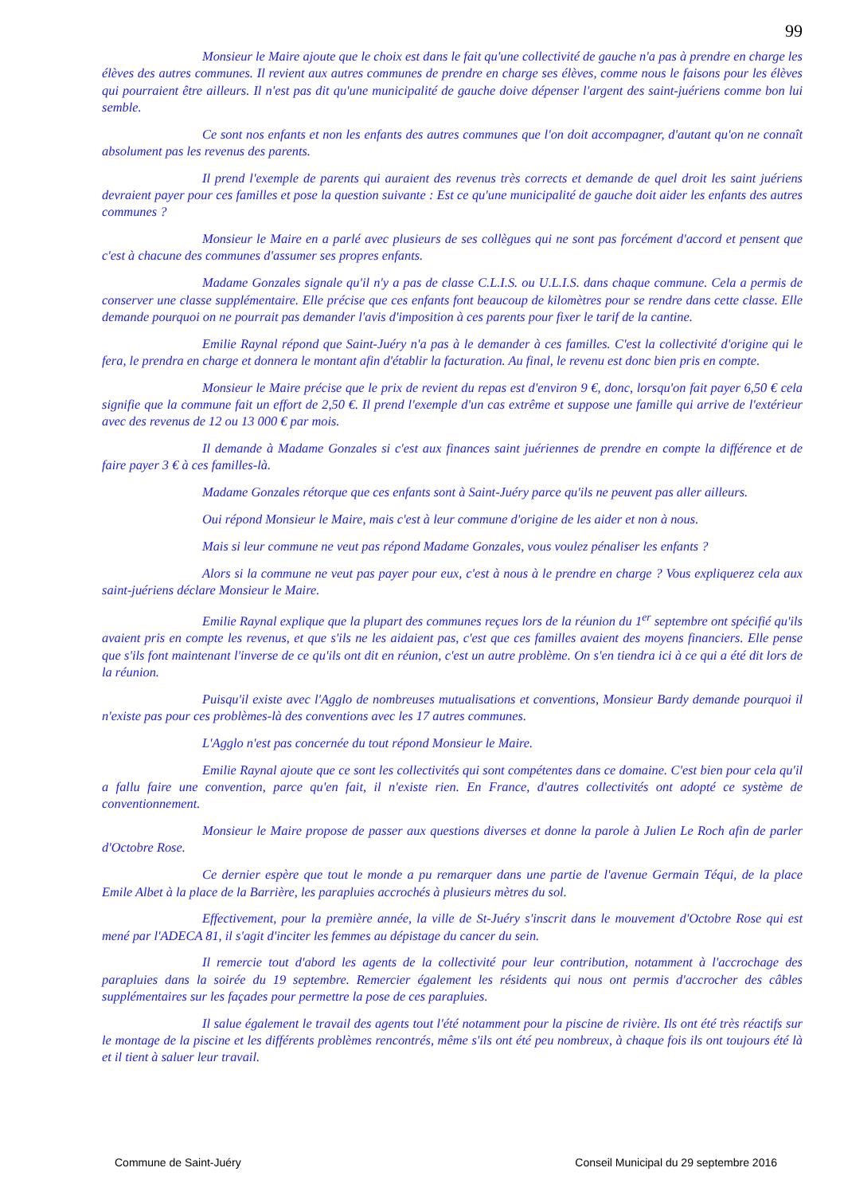99
Monsieur le Maire ajoute que le choix est dans le fait qu'une collectivité de gauche n'a pas à prendre en charge les élèves des autres communes. Il revient aux autres communes de prendre en charge ses élèves, comme nous le faisons pour les élèves qui pourraient être ailleurs. Il n'est pas dit qu'une municipalité de gauche doive dépenser l'argent des saint-juériens comme bon lui semble.
Ce sont nos enfants et non les enfants des autres communes que l'on doit accompagner, d'autant qu'on ne connaît absolument pas les revenus des parents.
Il prend l'exemple de parents qui auraient des revenus très corrects et demande de quel droit les saint juériens devraient payer pour ces familles et pose la question suivante : Est ce qu'une municipalité de gauche doit aider les enfants des autres communes ?
Monsieur le Maire en a parlé avec plusieurs de ses collègues qui ne sont pas forcément d'accord et pensent que c'est à chacune des communes d'assumer ses propres enfants.
Madame Gonzales signale qu'il n'y a pas de classe C.L.I.S. ou U.L.I.S. dans chaque commune. Cela a permis de conserver une classe supplémentaire. Elle précise que ces enfants font beaucoup de kilomètres pour se rendre dans cette classe. Elle demande pourquoi on ne pourrait pas demander l'avis d'imposition à ces parents pour fixer le tarif de la cantine.
Emilie Raynal répond que Saint-Juéry n'a pas à le demander à ces familles. C'est la collectivité d'origine qui le fera, le prendra en charge et donnera le montant afin d'établir la facturation. Au final, le revenu est donc bien pris en compte.
Monsieur le Maire précise que le prix de revient du repas est d'environ 9 €, donc, lorsqu'on fait payer 6,50 € cela signifie que la commune fait un effort de 2,50 €. Il prend l'exemple d'un cas extrême et suppose une famille qui arrive de l'extérieur avec des revenus de 12 ou 13 000 € par mois.
Il demande à Madame Gonzales si c'est aux finances saint juériennes de prendre en compte la différence et de faire payer 3 € à ces familles-là.
Madame Gonzales rétorque que ces enfants sont à Saint-Juéry parce qu'ils ne peuvent pas aller ailleurs.
Oui répond Monsieur le Maire, mais c'est à leur commune d'origine de les aider et non à nous.
Mais si leur commune ne veut pas répond Madame Gonzales, vous voulez pénaliser les enfants ?
Alors si la commune ne veut pas payer pour eux, c'est à nous à le prendre en charge ? Vous expliquerez cela aux saint-juériens déclare Monsieur le Maire.
Emilie Raynal explique que la plupart des communes reçues lors de la réunion du 1<sup>er</sup> septembre ont spécifié qu'ils avaient pris en compte les revenus, et que s'ils ne les aidaient pas, c'est que ces familles avaient des moyens financiers. Elle pense que s'ils font maintenant l'inverse de ce qu'ils ont dit en réunion, c'est un autre problème. On s'en tiendra ici à ce qui a été dit lors de la réunion.
Puisqu'il existe avec l'Agglo de nombreuses mutualisations et conventions, Monsieur Bardy demande pourquoi il n'existe pas pour ces problèmes-là des conventions avec les 17 autres communes.
L'Agglo n'est pas concernée du tout répond Monsieur le Maire.
Emilie Raynal ajoute que ce sont les collectivités qui sont compétentes dans ce domaine. C'est bien pour cela qu'il a fallu faire une convention, parce qu'en fait, il n'existe rien. En France, d'autres collectivités ont adopté ce système de conventionnement.
Monsieur le Maire propose de passer aux questions diverses et donne la parole à Julien Le Roch afin de parler d'Octobre Rose.
Ce dernier espère que tout le monde a pu remarquer dans une partie de l'avenue Germain Téqui, de la place Emile Albet à la place de la Barrière, les parapluies accrochés à plusieurs mètres du sol.
Effectivement, pour la première année, la ville de St-Juéry s'inscrit dans le mouvement d'Octobre Rose qui est mené par l'ADECA 81, il s'agit d'inciter les femmes au dépistage du cancer du sein.
Il remercie tout d'abord les agents de la collectivité pour leur contribution, notamment à l'accrochage des parapluies dans la soirée du 19 septembre. Remercier également les résidents qui nous ont permis d'accrocher des câbles supplémentaires sur les façades pour permettre la pose de ces parapluies.
Il salue également le travail des agents tout l'été notamment pour la piscine de rivière. Ils ont été très réactifs sur le montage de la piscine et les différents problèmes rencontrés, même s'ils ont été peu nombreux, à chaque fois ils ont toujours été là et il tient à saluer leur travail.
Commune de Saint-Juéry Conseil Municipal du 29 septembre 2016